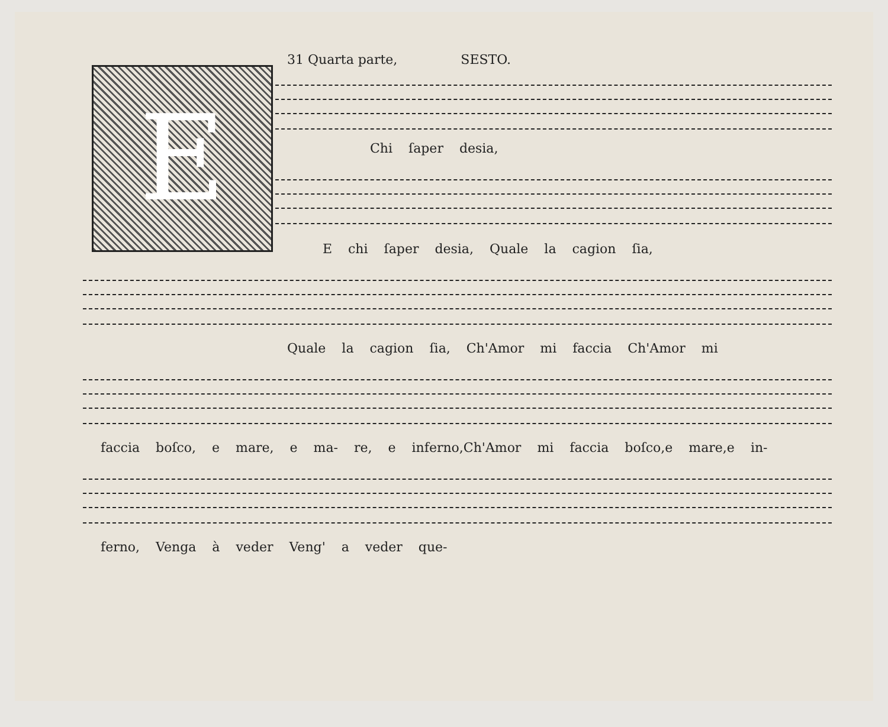31 Quarta parte, SESTO.
E
Chi ſaper desia,
E chi ſaper desia, Quale la cagion ſia,
Quale la cagion ſia, Ch'Amor mi faccia Ch'Amor mi
faccia boſco, e mare, e ma- re, e inferno,Ch'Amor mi faccia boſco,e mare,e in-
ferno, Venga à veder Veng' a veder que-